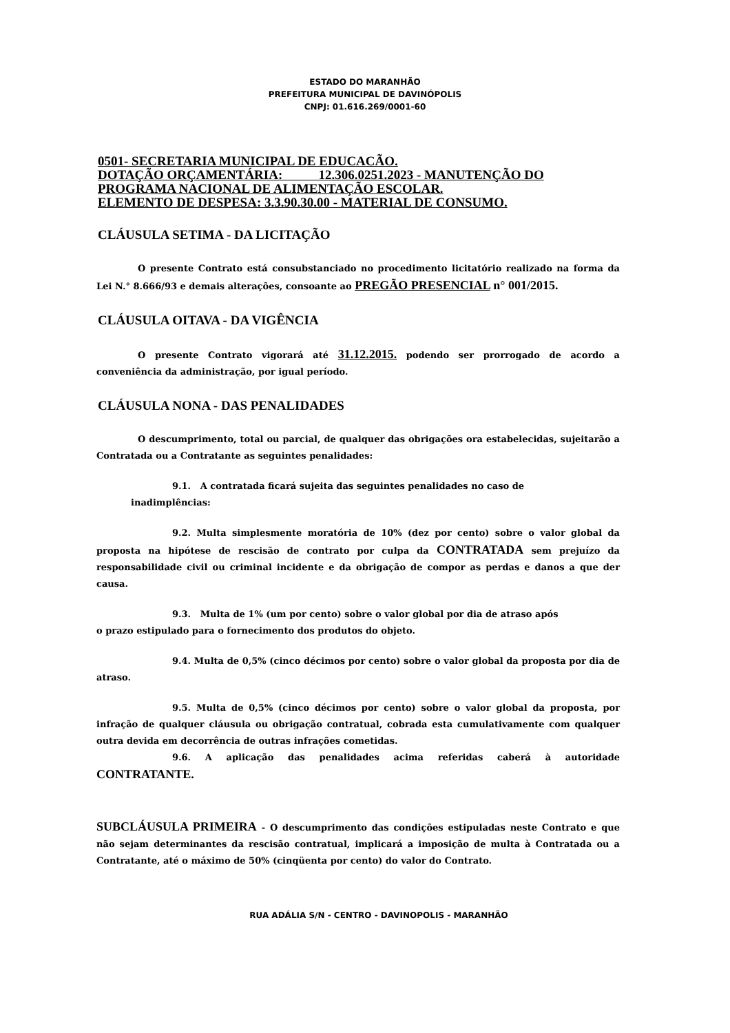ESTADO DO MARANHÃO
PREFEITURA MUNICIPAL DE DAVINÓPOLIS
CNPJ: 01.616.269/0001-60
0501- SECRETARIA MUNICIPAL DE EDUCACÃO.
DOTAÇÃO ORÇAMENTÁRIA: 12.306.0251.2023 - MANUTENÇÃO DO PROGRAMA NACIONAL DE ALIMENTAÇÃO ESCOLAR.
ELEMENTO DE DESPESA: 3.3.90.30.00 - MATERIAL DE CONSUMO.
CLÁUSULA SETIMA - DA LICITAÇÃO
O presente Contrato está consubstanciado no procedimento licitatório realizado na forma da Lei N.° 8.666/93 e demais alterações, consoante ao PREGÃO PRESENCIAL n° 001/2015.
CLÁUSULA OITAVA - DA VIGÊNCIA
O presente Contrato vigorará até 31.12.2015. podendo ser prorrogado de acordo a conveniência da administração, por igual período.
CLÁUSULA NONA - DAS PENALIDADES
O descumprimento, total ou parcial, de qualquer das obrigações ora estabelecidas, sujeitarão a Contratada ou a Contratante as seguintes penalidades:
9.1. A contratada ficará sujeita das seguintes penalidades no caso de
inadimplências:
9.2. Multa simplesmente moratória de 10% (dez por cento) sobre o valor global da proposta na hipótese de rescisão de contrato por culpa da CONTRATADA sem prejuízo da responsabilidade civil ou criminal incidente e da obrigação de compor as perdas e danos a que der causa.
9.3. Multa de 1% (um por cento) sobre o valor global por dia de atraso após
o prazo estipulado para o fornecimento dos produtos do objeto.
9.4. Multa de 0,5% (cinco décimos por cento) sobre o valor global da proposta por dia de atraso.
9.5. Multa de 0,5% (cinco décimos por cento) sobre o valor global da proposta, por infração de qualquer cláusula ou obrigação contratual, cobrada esta cumulativamente com qualquer outra devida em decorrência de outras infrações cometidas.
9.6. A aplicação das penalidades acima referidas caberá à autoridade CONTRATANTE.
SUBCLÁUSULA PRIMEIRA - O descumprimento das condições estipuladas neste Contrato e que não sejam determinantes da rescisão contratual, implicará a imposição de multa à Contratada ou a Contratante, até o máximo de 50% (cinqüenta por cento) do valor do Contrato.
RUA ADÁLIA S/N - CENTRO - DAVINOPOLIS - MARANHÃO